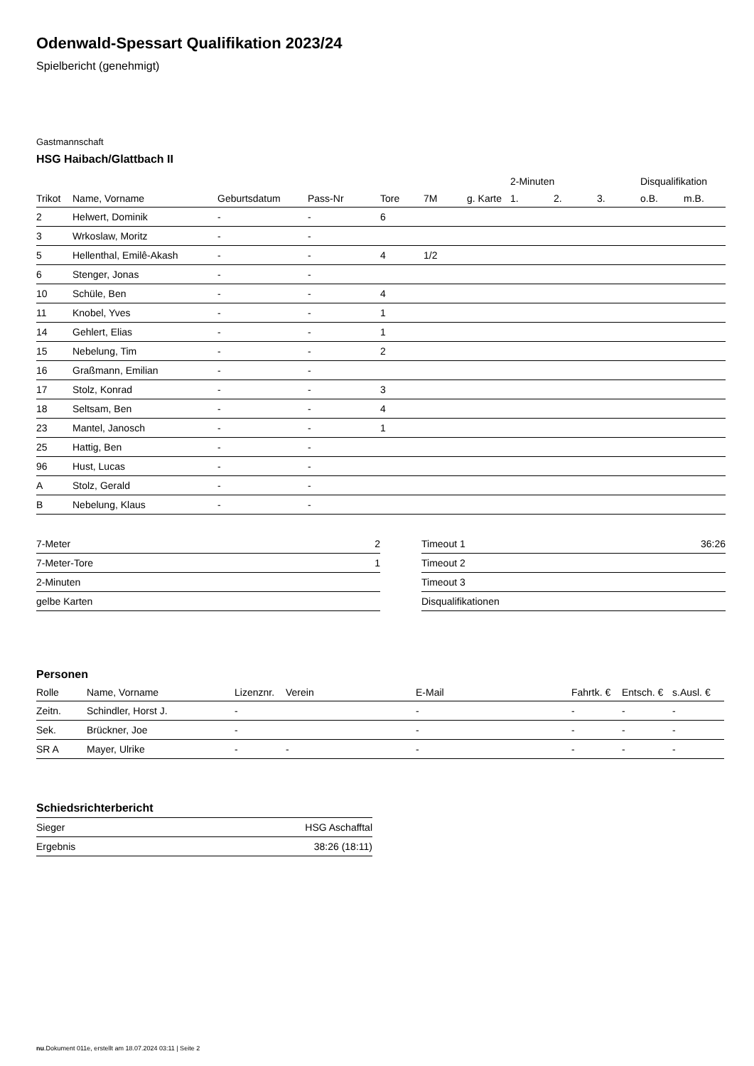Odenwald-Spessart Qualifikation 2023/24
Spielbericht (genehmigt)
Gastmannschaft
HSG Haibach/Glattbach II
| | | | | | | | 2-Minuten | | | Disqualifikation | |
| --- | --- | --- | --- | --- | --- | --- | --- | --- | --- | --- | --- |
| Trikot | Name, Vorname | Geburtsdatum | Pass-Nr | Tore | 7M | g. Karte | 1. | 2. | 3. | o.B. | m.B. |
| 2 | Helwert, Dominik | - | - | 6 | | | | | | | |
| 3 | Wrkoslaw, Moritz | - | - | | | | | | | | |
| 5 | Hellenthal, Emilê-Akash | - | - | 4 | 1/2 | | | | | | |
| 6 | Stenger, Jonas | - | - | | | | | | | | |
| 10 | Schüle, Ben | - | - | 4 | | | | | | | |
| 11 | Knobel, Yves | - | - | 1 | | | | | | | |
| 14 | Gehlert, Elias | - | - | 1 | | | | | | | |
| 15 | Nebelung, Tim | - | - | 2 | | | | | | | |
| 16 | Graßmann, Emilian | - | - | | | | | | | | |
| 17 | Stolz, Konrad | - | - | 3 | | | | | | | |
| 18 | Seltsam, Ben | - | - | 4 | | | | | | | |
| 23 | Mantel, Janosch | - | - | 1 | | | | | | | |
| 25 | Hattig, Ben | - | - | | | | | | | | |
| 96 | Hust, Lucas | - | - | | | | | | | | |
| A | Stolz, Gerald | - | - | | | | | | | | |
| B | Nebelung, Klaus | - | - | | | | | | | | |
| 7-Meter | 2 |
| 7-Meter-Tore | 1 |
| 2-Minuten | |
| gelbe Karten | |
| Timeout 1 | 36:26 |
| Timeout 2 | |
| Timeout 3 | |
| Disqualifikationen | |
Personen
| Rolle | Name, Vorname | Lizenznr. | Verein | E-Mail | Fahrtk. € | Entsch. € | s.Ausl. € |
| --- | --- | --- | --- | --- | --- | --- | --- |
| Zeitn. | Schindler, Horst J. | - | | - | - | - | - |
| Sek. | Brückner, Joe | - | | - | - | - | - |
| SR A | Mayer, Ulrike | - | - | - | - | - | - |
Schiedsrichterbericht
| Sieger | HSG Aschafftal |
| Ergebnis | 38:26 (18:11) |
nu.Dokument 011e, erstellt am 18.07.2024 03:11 | Seite 2